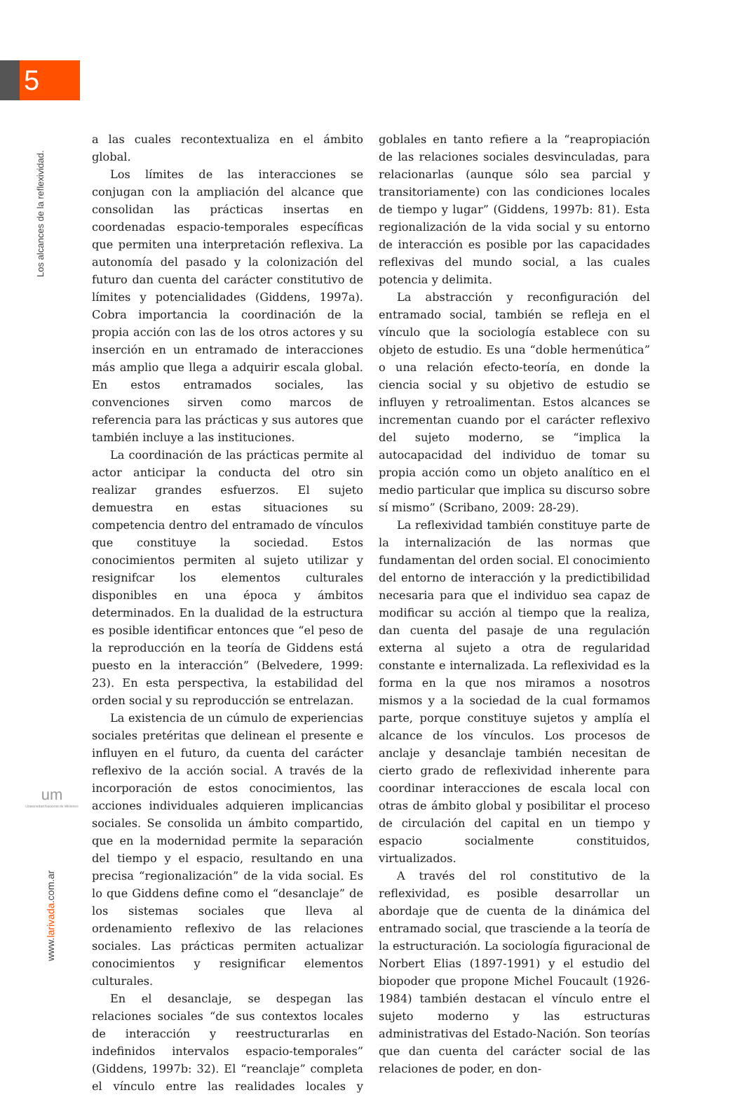5
Los alcances de la reflexividad.
um
Universidad Nacional de Misiones
www.larivada.com.ar
a las cuales recontextualiza en el ámbito global.
Los límites de las interacciones se conjugan con la ampliación del alcance que consolidan las prácticas insertas en coordenadas espacio-temporales específicas que permiten una interpretación reflexiva. La autonomía del pasado y la colonización del futuro dan cuenta del carácter constitutivo de límites y potencialidades (Giddens, 1997a). Cobra importancia la coordinación de la propia acción con las de los otros actores y su inserción en un entramado de interacciones más amplio que llega a adquirir escala global. En estos entramados sociales, las convenciones sirven como marcos de referencia para las prácticas y sus autores que también incluye a las instituciones.
La coordinación de las prácticas permite al actor anticipar la conducta del otro sin realizar grandes esfuerzos. El sujeto demuestra en estas situaciones su competencia dentro del entramado de vínculos que constituye la sociedad. Estos conocimientos permiten al sujeto utilizar y resignifcar los elementos culturales disponibles en una época y ámbitos determinados. En la dualidad de la estructura es posible identificar entonces que “el peso de la reproducción en la teoría de Giddens está puesto en la interacción” (Belvedere, 1999: 23). En esta perspectiva, la estabilidad del orden social y su reproducción se entrelazan.
La existencia de un cúmulo de experiencias sociales pretéritas que delinean el presente e influyen en el futuro, da cuenta del carácter reflexivo de la acción social. A través de la incorporación de estos conocimientos, las acciones individuales adquieren implicancias sociales. Se consolida un ámbito compartido, que en la modernidad permite la separación del tiempo y el espacio, resultando en una precisa “regionalización” de la vida social. Es lo que Giddens define como el “desanclaje” de los sistemas sociales que lleva al ordenamiento reflexivo de las relaciones sociales. Las prácticas permiten actualizar conocimientos y resignificar elementos culturales.
En el desanclaje, se despegan las relaciones sociales “de sus contextos locales de interacción y reestructurarlas en indefinidos intervalos espacio-temporales” (Giddens, 1997b: 32). El “reanclaje” completa el vínculo entre las realidades locales y goblales en tanto refiere a la “reapropiación de las relaciones sociales desvinculadas, para relacionarlas (aunque sólo sea parcial y transitoriamente) con las condiciones locales de tiempo y lugar” (Giddens, 1997b: 81). Esta regionalización de la vida social y su entorno de interacción es posible por las capacidades reflexivas del mundo social, a las cuales potencia y delimita.
La abstracción y reconfiguración del entramado social, también se refleja en el vínculo que la sociología establece con su objeto de estudio. Es una “doble hermenútica” o una relación efecto-teoría, en donde la ciencia social y su objetivo de estudio se influyen y retroalimentan. Estos alcances se incrementan cuando por el carácter reflexivo del sujeto moderno, se “implica la autocapacidad del individuo de tomar su propia acción como un objeto analítico en el medio particular que implica su discurso sobre sí mismo” (Scribano, 2009: 28-29).
La reflexividad también constituye parte de la internalización de las normas que fundamentan del orden social. El conocimiento del entorno de interacción y la predictibilidad necesaria para que el individuo sea capaz de modificar su acción al tiempo que la realiza, dan cuenta del pasaje de una regulación externa al sujeto a otra de regularidad constante e internalizada. La reflexividad es la forma en la que nos miramos a nosotros mismos y a la sociedad de la cual formamos parte, porque constituye sujetos y amplía el alcance de los vínculos. Los procesos de anclaje y desanclaje también necesitan de cierto grado de reflexividad inherente para coordinar interacciones de escala local con otras de ámbito global y posibilitar el proceso de circulación del capital en un tiempo y espacio socialmente constituidos, virtualizados.
A través del rol constitutivo de la reflexividad, es posible desarrollar un abordaje que de cuenta de la dinámica del entramado social, que trasciende a la teoría de la estructuración. La sociología figuracional de Norbert Elias (1897-1991) y el estudio del biopoder que propone Michel Foucault (1926-1984) también destacan el vínculo entre el sujeto moderno y las estructuras administrativas del Estado-Nación. Son teorías que dan cuenta del carácter social de las relaciones de poder, en don-